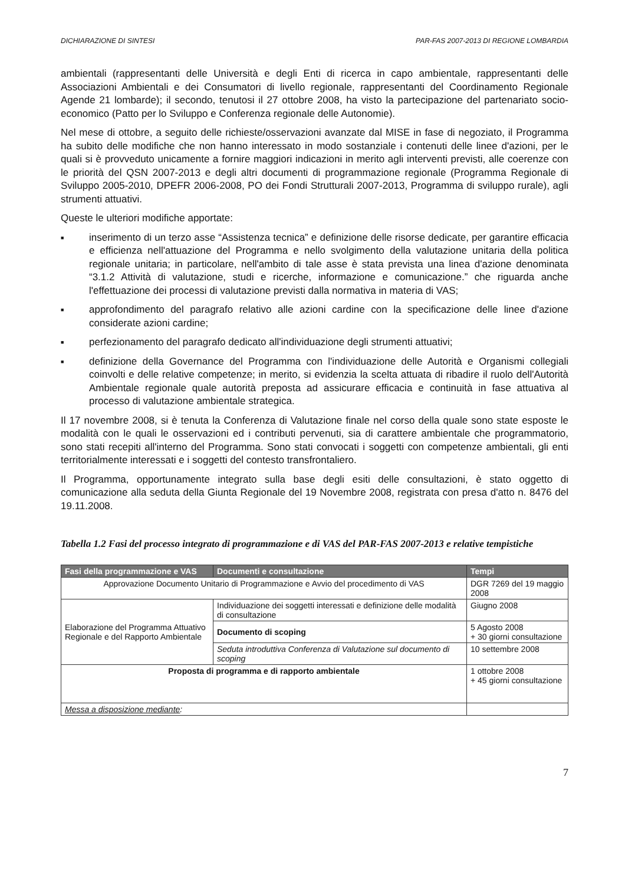DICHIARAZIONE DI SINTESI PAR-FAS 2007-2013 DI REGIONE LOMBARDIA
ambientali (rappresentanti delle Università e degli Enti di ricerca in capo ambientale, rappresentanti delle Associazioni Ambientali e dei Consumatori di livello regionale, rappresentanti del Coordinamento Regionale Agende 21 lombarde); il secondo, tenutosi il 27 ottobre 2008, ha visto la partecipazione del partenariato socio-economico (Patto per lo Sviluppo e Conferenza regionale delle Autonomie).
Nel mese di ottobre, a seguito delle richieste/osservazioni avanzate dal MISE in fase di negoziato, il Programma ha subito delle modifiche che non hanno interessato in modo sostanziale i contenuti delle linee d'azioni, per le quali si è provveduto unicamente a fornire maggiori indicazioni in merito agli interventi previsti, alle coerenze con le priorità del QSN 2007-2013 e degli altri documenti di programmazione regionale (Programma Regionale di Sviluppo 2005-2010, DPEFR 2006-2008, PO dei Fondi Strutturali 2007-2013, Programma di sviluppo rurale), agli strumenti attuativi.
Queste le ulteriori modifiche apportate:
■ inserimento di un terzo asse “Assistenza tecnica” e definizione delle risorse dedicate, per garantire efficacia e efficienza nell'attuazione del Programma e nello svolgimento della valutazione unitaria della politica regionale unitaria; in particolare, nell'ambito di tale asse è stata prevista una linea d'azione denominata “3.1.2 Attività di valutazione, studi e ricerche, informazione e comunicazione.” che riguarda anche l'effettuazione dei processi di valutazione previsti dalla normativa in materia di VAS;
■ approfondimento del paragrafo relativo alle azioni cardine con la specificazione delle linee d'azione considerate azioni cardine;
■ perfezionamento del paragrafo dedicato all'individuazione degli strumenti attuativi;
■ definizione della Governance del Programma con l'individuazione delle Autorità e Organismi collegiali coinvolti e delle relative competenze; in merito, si evidenzia la scelta attuata di ribadire il ruolo dell'Autorità Ambientale regionale quale autorità preposta ad assicurare efficacia e continuità in fase attuativa al processo di valutazione ambientale strategica.
Il 17 novembre 2008, si è tenuta la Conferenza di Valutazione finale nel corso della quale sono state esposte le modalità con le quali le osservazioni ed i contributi pervenuti, sia di carattere ambientale che programmatorio, sono stati recepiti all'interno del Programma. Sono stati convocati i soggetti con competenze ambientali, gli enti territorialmente interessati e i soggetti del contesto transfrontaliero.
Il Programma, opportunamente integrato sulla base degli esiti delle consultazioni, è stato oggetto di comunicazione alla seduta della Giunta Regionale del 19 Novembre 2008, registrata con presa d'atto n. 8476 del 19.11.2008.
Tabella 1.2 Fasi del processo integrato di programmazione e di VAS del PAR-FAS 2007-2013 e relative tempistiche
| Fasi della programmazione e VAS | Documenti e consultazione | Tempi |
| --- | --- | --- |
| Approvazione Documento Unitario di Programmazione e Avvio del procedimento di VAS | | DGR 7269 del 19 maggio 2008 |
| Elaborazione del Programma Attuativo Regionale e del Rapporto Ambientale | Individuazione dei soggetti interessati e definizione delle modalità di consultazione | Giugno 2008 |
| | Documento di scoping | 5 Agosto 2008 + 30 giorni consultazione |
| | Seduta introduttiva Conferenza di Valutazione sul documento di scoping | 10 settembre 2008 |
| Proposta di programma e di rapporto ambientale | | 1 ottobre 2008 + 45 giorni consultazione |
| Messa a disposizione mediante : | | |
7